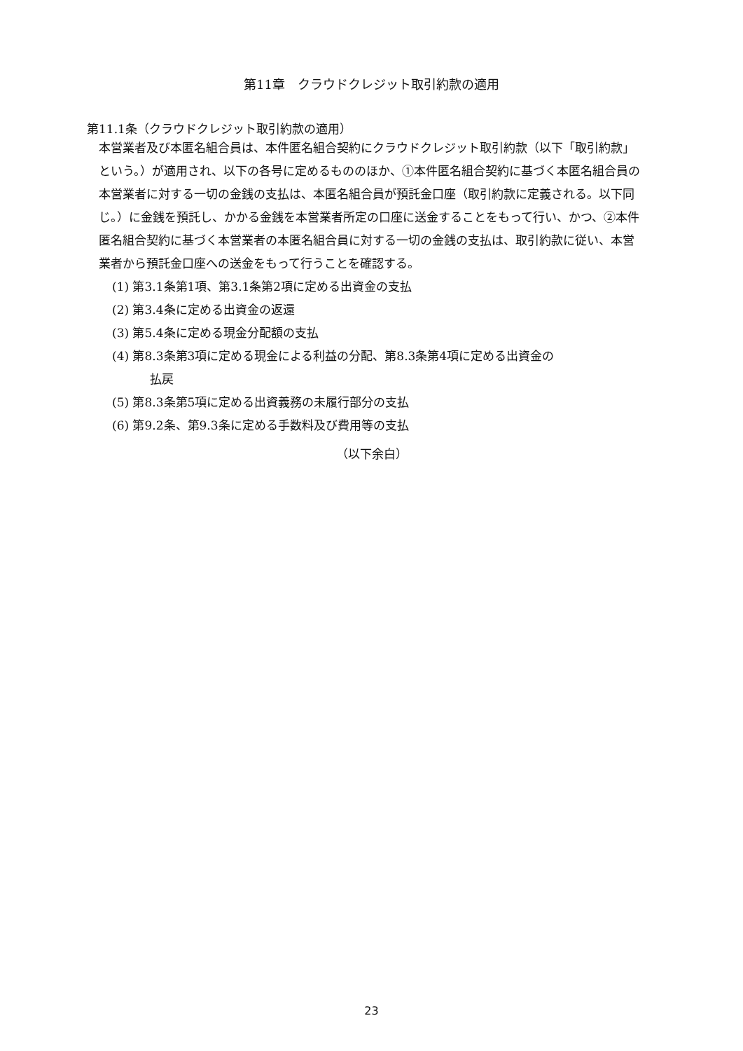第11章　クラウドクレジット取引約款の適用
第11.1条（クラウドクレジット取引約款の適用）
本営業者及び本匿名組合員は、本件匿名組合契約にクラウドクレジット取引約款（以下「取引約款」という。）が適用され、以下の各号に定めるもののほか、①本件匿名組合契約に基づく本匿名組合員の本営業者に対する一切の金銭の支払は、本匿名組合員が預託金口座（取引約款に定義される。以下同じ。）に金銭を預託し、かかる金銭を本営業者所定の口座に送金することをもって行い、かつ、②本件匿名組合契約に基づく本営業者の本匿名組合員に対する一切の金銭の支払は、取引約款に従い、本営業者から預託金口座への送金をもって行うことを確認する。
(1) 第3.1条第1項、第3.1条第2項に定める出資金の支払
(2) 第3.4条に定める出資金の返還
(3) 第5.4条に定める現金分配額の支払
(4) 第8.3条第3項に定める現金による利益の分配、第8.3条第4項に定める出資金の
払戻
(5) 第8.3条第5項に定める出資義務の未履行部分の支払
(6) 第9.2条、第9.3条に定める手数料及び費用等の支払
（以下余白）
23